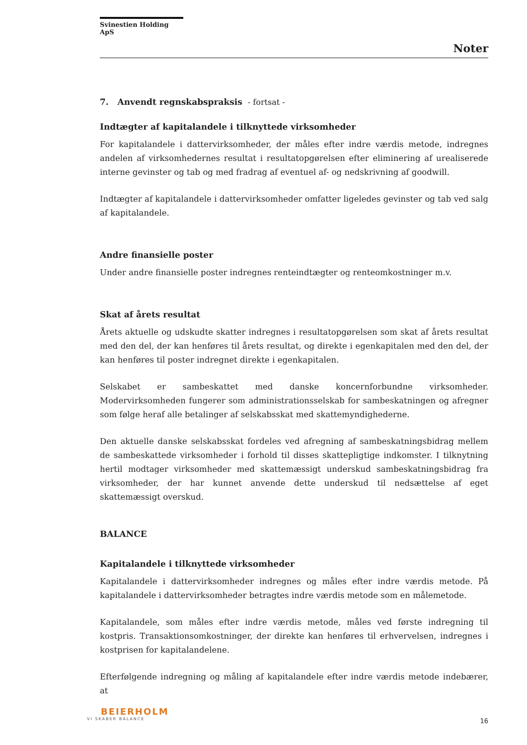Svinestien Holding ApS
Noter
7. Anvendt regnskabspraksis - fortsat -
Indtægter af kapitalandele i tilknyttede virksomheder
For kapitalandele i dattervirksomheder, der måles efter indre værdis metode, indregnes andelen af virksomhedernes resultat i resultatopgørelsen efter eliminering af urealiserede interne gevinster og tab og med fradrag af eventuel af- og nedskrivning af goodwill.
Indtægter af kapitalandele i dattervirksomheder omfatter ligeledes gevinster og tab ved salg af kapitalandele.
Andre finansielle poster
Under andre finansielle poster indregnes renteindtægter og renteomkostninger m.v.
Skat af årets resultat
Årets aktuelle og udskudte skatter indregnes i resultatopgørelsen som skat af årets resultat med den del, der kan henføres til årets resultat, og direkte i egenkapitalen med den del, der kan henføres til poster indregnet direkte i egenkapitalen.
Selskabet er sambeskattet med danske koncernforbundne virksomheder. Modervirksomheden fungerer som administrationsselskab for sambeskatningen og afregner som følge heraf alle betalinger af selskabsskat med skattemyndighederne.
Den aktuelle danske selskabsskat fordeles ved afregning af sambeskatningsbidrag mellem de sambeskattede virksomheder i forhold til disses skattepligtige indkomster. I tilknytning hertil modtager virksomheder med skattemæssigt underskud sambeskatningsbidrag fra virksomheder, der har kunnet anvende dette underskud til nedsættelse af eget skattemæssigt overskud.
BALANCE
Kapitalandele i tilknyttede virksomheder
Kapitalandele i dattervirksomheder indregnes og måles efter indre værdis metode. På kapitalandele i dattervirksomheder betragtes indre værdis metode som en målemetode.
Kapitalandele, som måles efter indre værdis metode, måles ved første indregning til kostpris. Transaktionsomkostninger, der direkte kan henføres til erhvervelsen, indregnes i kostprisen for kapitalandelene.
Efterfølgende indregning og måling af kapitalandele efter indre værdis metode indebærer, at
BEIERHOLM
VI SKABER BALANCE
16